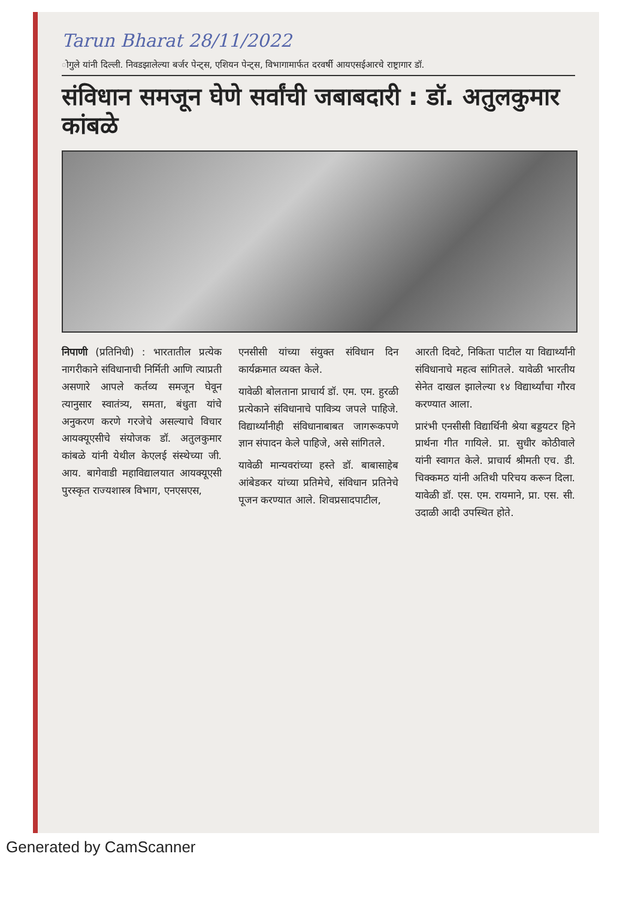Tarun Bharat 28/11/2022
ोगुले यांनी दिल्ली. निवडझालेल्या बर्जर पेन्ट्स, एशियन पेन्ट्स, विभागामार्फत दरवर्षी आयएसईआरचे राष्ट्रागार डॉ.
संविधान समजून घेणे सर्वांची जबाबदारी : डॉ. अतुलकुमार कांबळे
निपाणी (प्रतिनिधी) : भारतातील प्रत्येक नागरीकाने संविधानाची निर्मिती आणि त्याप्रती असणारे आपले कर्तव्य समजून घेवून त्यानुसार स्वातंत्र्य, समता, बंधुता यांचे अनुकरण करणे गरजेचे असल्याचे विचार आयक्यूएसीचे संयोजक डॉ. अतुलकुमार कांबळे यांनी येथील केएलई संस्थेच्या जी. आय. बागेवाडी महाविद्यालयात आयक्यूएसी पुरस्कृत राज्यशास्त्र विभाग, एनएसएस,
एनसीसी यांच्या संयुक्त संविधान दिन कार्यक्रमात व्यक्त केले.
यावेळी बोलताना प्राचार्य डॉ. एम. एम. हुरळी प्रत्येकाने संविधानाचे पावित्र्य जपले पाहिजे. विद्यार्थ्यांनीही संविधानाबाबत जागरूकपणे ज्ञान संपादन केले पाहिजे, असे सांगितले.
यावेळी मान्यवरांच्या हस्ते डॉ. बाबासाहेब आंबेडकर यांच्या प्रतिमेचे, संविधान प्रतिनेचे पूजन करण्यात आले. शिवप्रसादपाटील,
आरती दिवटे, निकिता पाटील या विद्यार्थ्यांनी संविधानाचे महत्व सांगितले. यावेळी भारतीय सेनेत दाखल झालेल्या १४ विद्यार्थ्यांचा गौरव करण्यात आला.
प्रारंभी एनसीसी विद्यार्थिनी श्रेया बड्डयटर हिने प्रार्थना गीत गायिले. प्रा. सुधीर कोठीवाले यांनी स्वागत केले. प्राचार्य श्रीमती एच. डी. चिक्कमठ यांनी अतिथी परिचय करून दिला. यावेळी डॉ. एस. एम. रायमाने, प्रा. एस. सी. उदाळी आदी उपस्थित होते.
Generated by CamScanner